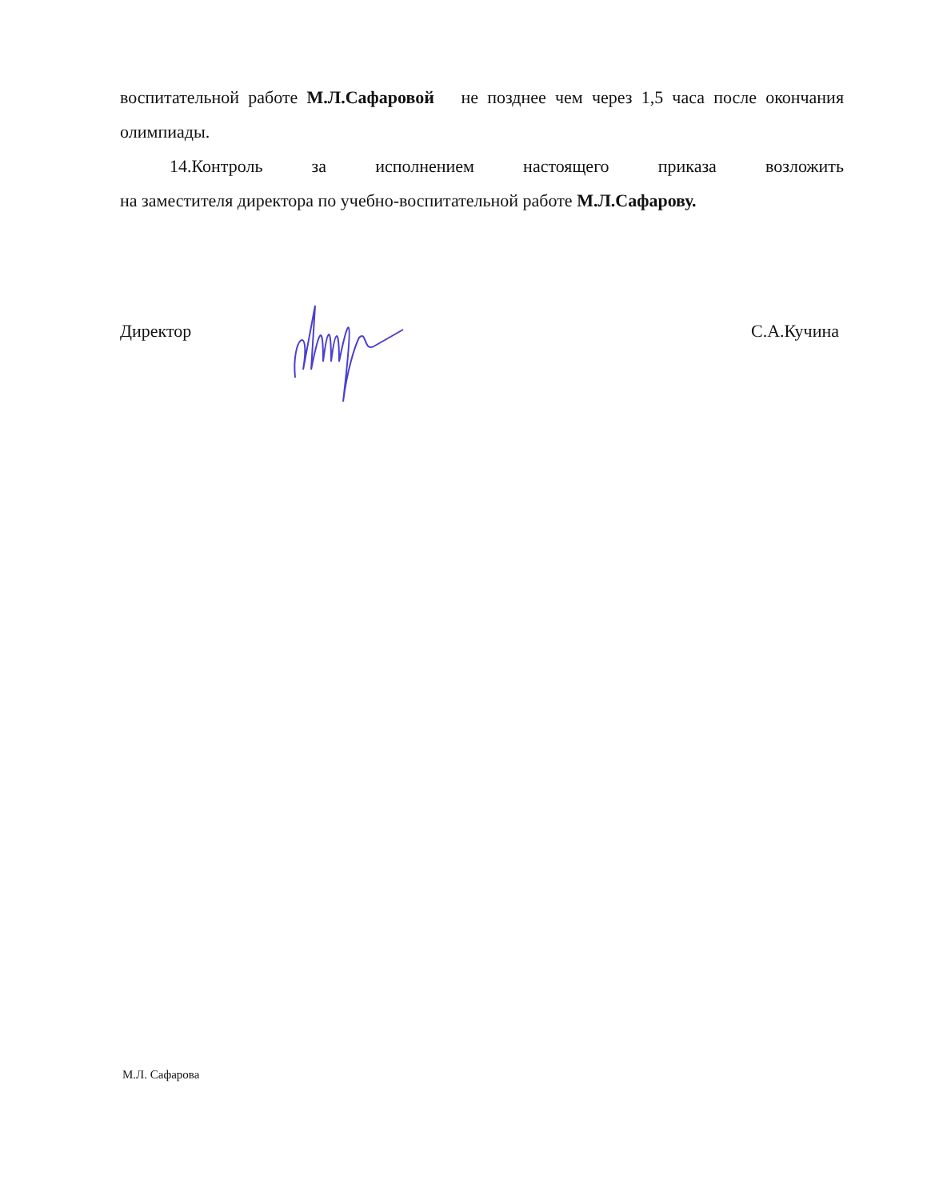воспитательной работе М.Л.Сафаровой не позднее чем через 1,5 часа после окончания олимпиады.
14.Контроль за исполнением настоящего приказа возложить
на заместителя директора по учебно-воспитательной работе М.Л.Сафарову.
Директор С.А.Кучина
М.Л. Сафарова